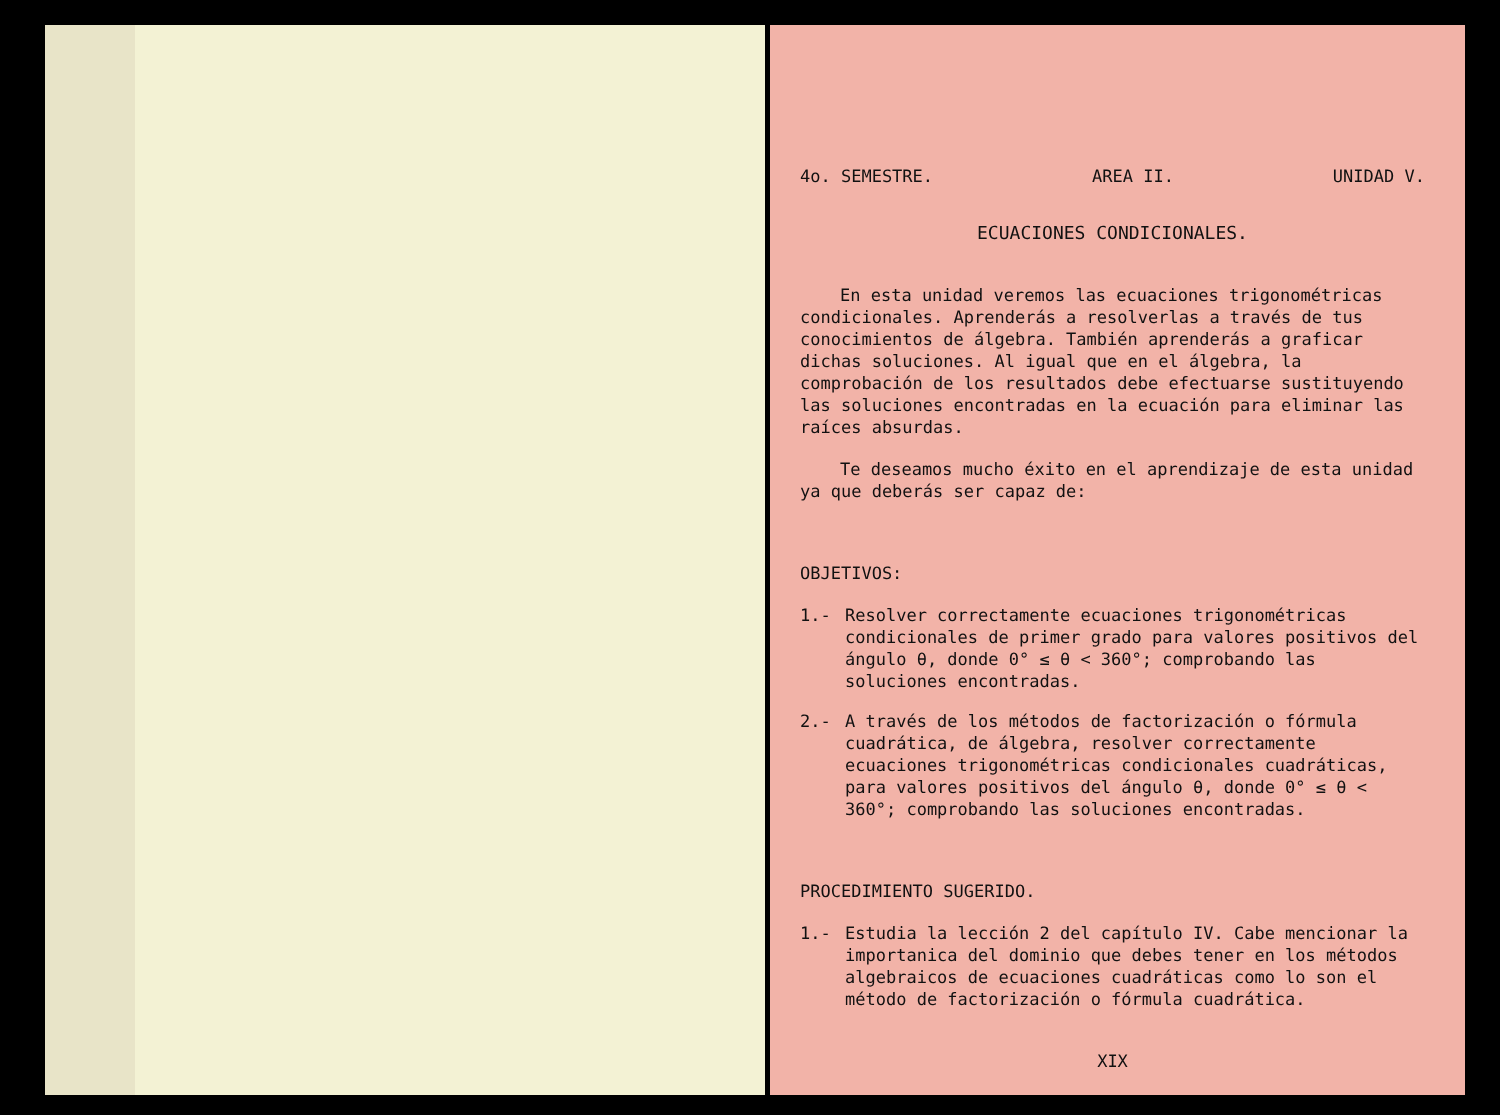4o. SEMESTRE. AREA II. UNIDAD V.
ECUACIONES CONDICIONALES.
En esta unidad veremos las ecuaciones trigonométricas condicionales. Aprenderás a resolverlas a través de tus conocimientos de álgebra. También aprenderás a graficar dichas soluciones. Al igual que en el álgebra, la comprobación de los resultados debe efectuarse sustituyendo las soluciones encontradas en la ecuación para eliminar las raíces absurdas.
Te deseamos mucho éxito en el aprendizaje de esta unidad ya que deberás ser capaz de:
OBJETIVOS:
1.- Resolver correctamente ecuaciones trigonométricas condicionales de primer grado para valores positivos del ángulo θ, donde 0° ≤ θ < 360°; comprobando las soluciones encontradas.
2.- A través de los métodos de factorización o fórmula cuadrática, de álgebra, resolver correctamente ecuaciones trigonométricas condicionales cuadráticas, para valores positivos del ángulo θ, donde 0° ≤ θ < 360°; comprobando las soluciones encontradas.
PROCEDIMIENTO SUGERIDO.
1.- Estudia la lección 2 del capítulo IV. Cabe mencionar la importanica del dominio que debes tener en los métodos algebraicos de ecuaciones cuadráticas como lo son el método de factorización o fórmula cuadrática.
XIX